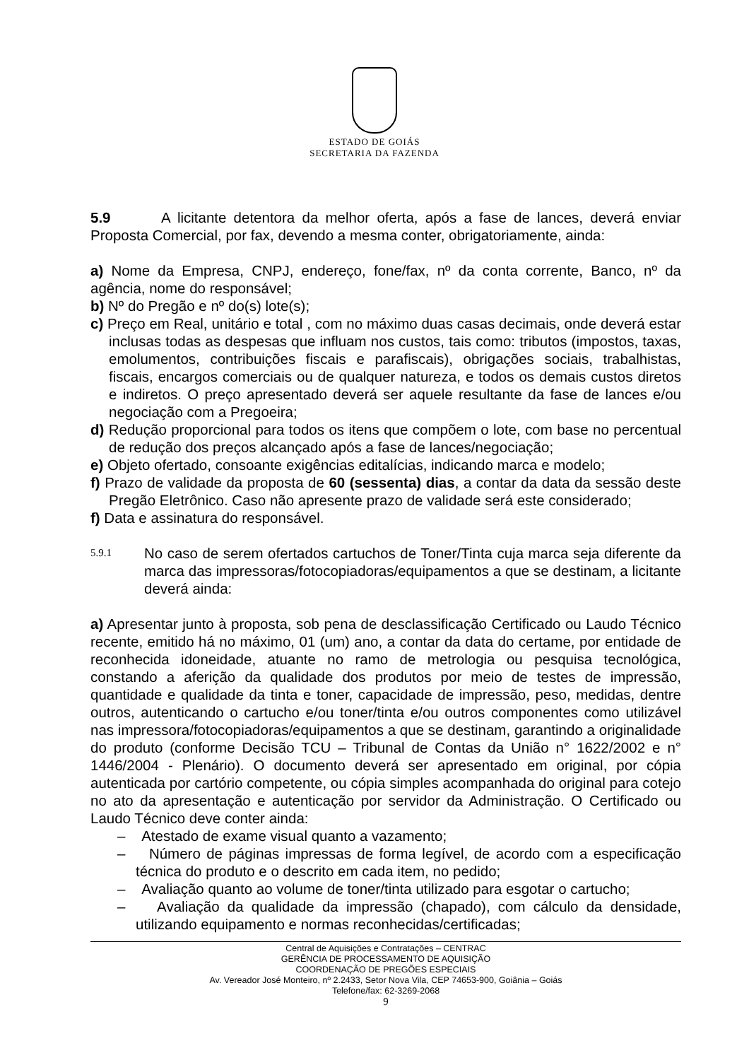ESTADO DE GOIÁS
SECRETARIA DA FAZENDA
5.9 A licitante detentora da melhor oferta, após a fase de lances, deverá enviar Proposta Comercial, por fax, devendo a mesma conter, obrigatoriamente, ainda:
a) Nome da Empresa, CNPJ, endereço, fone/fax, nº da conta corrente, Banco, nº da agência, nome do responsável;
b) Nº do Pregão e nº do(s) lote(s);
c) Preço em Real, unitário e total , com no máximo duas casas decimais, onde deverá estar inclusas todas as despesas que influam nos custos, tais como: tributos (impostos, taxas, emolumentos, contribuições fiscais e parafiscais), obrigações sociais, trabalhistas, fiscais, encargos comerciais ou de qualquer natureza, e todos os demais custos diretos e indiretos. O preço apresentado deverá ser aquele resultante da fase de lances e/ou negociação com a Pregoeira;
d) Redução proporcional para todos os itens que compõem o lote, com base no percentual de redução dos preços alcançado após a fase de lances/negociação;
e) Objeto ofertado, consoante exigências editalícias, indicando marca e modelo;
f) Prazo de validade da proposta de 60 (sessenta) dias, a contar da data da sessão deste Pregão Eletrônico. Caso não apresente prazo de validade será este considerado;
f) Data e assinatura do responsável.
5.9.1
No caso de serem ofertados cartuchos de Toner/Tinta cuja marca seja diferente da marca das impressoras/fotocopiadoras/equipamentos a que se destinam, a licitante deverá ainda:
a) Apresentar junto à proposta, sob pena de desclassificação Certificado ou Laudo Técnico recente, emitido há no máximo, 01 (um) ano, a contar da data do certame, por entidade de reconhecida idoneidade, atuante no ramo de metrologia ou pesquisa tecnológica, constando a aferição da qualidade dos produtos por meio de testes de impressão, quantidade e qualidade da tinta e toner, capacidade de impressão, peso, medidas, dentre outros, autenticando o cartucho e/ou toner/tinta e/ou outros componentes como utilizável nas impressora/fotocopiadoras/equipamentos a que se destinam, garantindo a originalidade do produto (conforme Decisão TCU – Tribunal de Contas da União n° 1622/2002 e n° 1446/2004 - Plenário). O documento deverá ser apresentado em original, por cópia autenticada por cartório competente, ou cópia simples acompanhada do original para cotejo no ato da apresentação e autenticação por servidor da Administração. O Certificado ou Laudo Técnico deve conter ainda:
– Atestado de exame visual quanto a vazamento;
– Número de páginas impressas de forma legível, de acordo com a especificação técnica do produto e o descrito em cada item, no pedido;
– Avaliação quanto ao volume de toner/tinta utilizado para esgotar o cartucho;
– Avaliação da qualidade da impressão (chapado), com cálculo da densidade, utilizando equipamento e normas reconhecidas/certificadas;
Central de Aquisições e Contratações – CENTRAC
GERÊNCIA DE PROCESSAMENTO DE AQUISIÇÃO
COORDENAÇÃO DE PREGÕES ESPECIAIS
Av. Vereador José Monteiro, nº 2.2433, Setor Nova Vila, CEP 74653-900, Goiânia – Goiás
Telefone/fax: 62-3269-2068
9